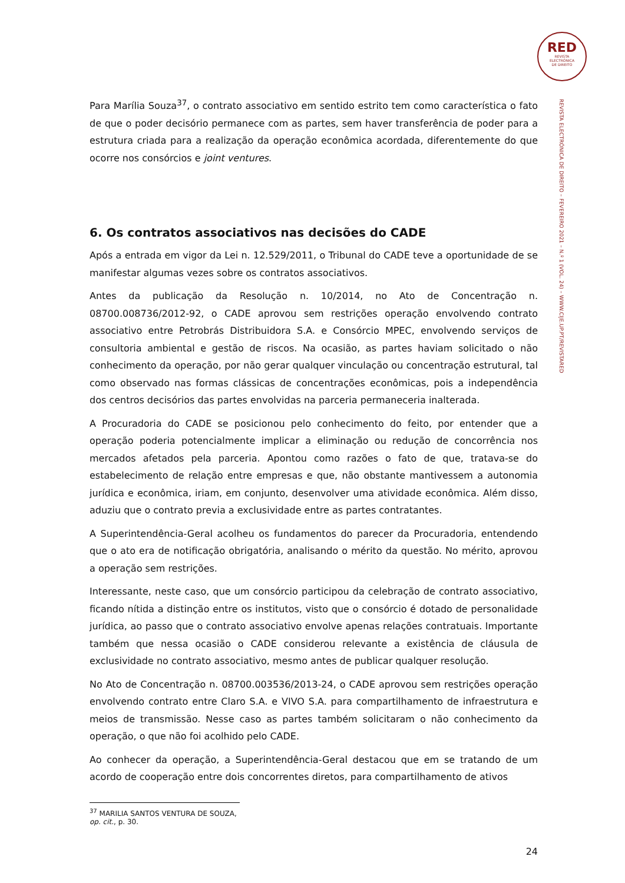RED
REVISTA
ELECTRÓNICA
DE DIREITO
REVISTA ELECTRÓNICA DE DIREITO – FEVEREIRO 2021 – N.º 1 (VOL. 24) – WWW.CIJE.UP.PT/REVISTARED
Para Marília Souza<sup>37</sup>, o contrato associativo em sentido estrito tem como característica o fato de que o poder decisório permanece com as partes, sem haver transferência de poder para a estrutura criada para a realização da operação econômica acordada, diferentemente do que ocorre nos consórcios e joint ventures.
6. Os contratos associativos nas decisões do CADE
Após a entrada em vigor da Lei n. 12.529/2011, o Tribunal do CADE teve a oportunidade de se manifestar algumas vezes sobre os contratos associativos.
Antes da publicação da Resolução n. 10/2014, no Ato de Concentração n. 08700.008736/2012-92, o CADE aprovou sem restrições operação envolvendo contrato associativo entre Petrobrás Distribuidora S.A. e Consórcio MPEC, envolvendo serviços de consultoria ambiental e gestão de riscos. Na ocasião, as partes haviam solicitado o não conhecimento da operação, por não gerar qualquer vinculação ou concentração estrutural, tal como observado nas formas clássicas de concentrações econômicas, pois a independência dos centros decisórios das partes envolvidas na parceria permaneceria inalterada.
A Procuradoria do CADE se posicionou pelo conhecimento do feito, por entender que a operação poderia potencialmente implicar a eliminação ou redução de concorrência nos mercados afetados pela parceria. Apontou como razões o fato de que, tratava-se do estabelecimento de relação entre empresas e que, não obstante mantivessem a autonomia jurídica e econômica, iriam, em conjunto, desenvolver uma atividade econômica. Além disso, aduziu que o contrato previa a exclusividade entre as partes contratantes.
A Superintendência-Geral acolheu os fundamentos do parecer da Procuradoria, entendendo que o ato era de notificação obrigatória, analisando o mérito da questão. No mérito, aprovou a operação sem restrições.
Interessante, neste caso, que um consórcio participou da celebração de contrato associativo, ficando nítida a distinção entre os institutos, visto que o consórcio é dotado de personalidade jurídica, ao passo que o contrato associativo envolve apenas relações contratuais. Importante também que nessa ocasião o CADE considerou relevante a existência de cláusula de exclusividade no contrato associativo, mesmo antes de publicar qualquer resolução.
No Ato de Concentração n. 08700.003536/2013-24, o CADE aprovou sem restrições operação envolvendo contrato entre Claro S.A. e VIVO S.A. para compartilhamento de infraestrutura e meios de transmissão. Nesse caso as partes também solicitaram o não conhecimento da operação, o que não foi acolhido pelo CADE.
Ao conhecer da operação, a Superintendência-Geral destacou que em se tratando de um acordo de cooperação entre dois concorrentes diretos, para compartilhamento de ativos
<sup>37</sup> MARILIA SANTOS VENTURA DE SOUZA, op. cit., p. 30.
24